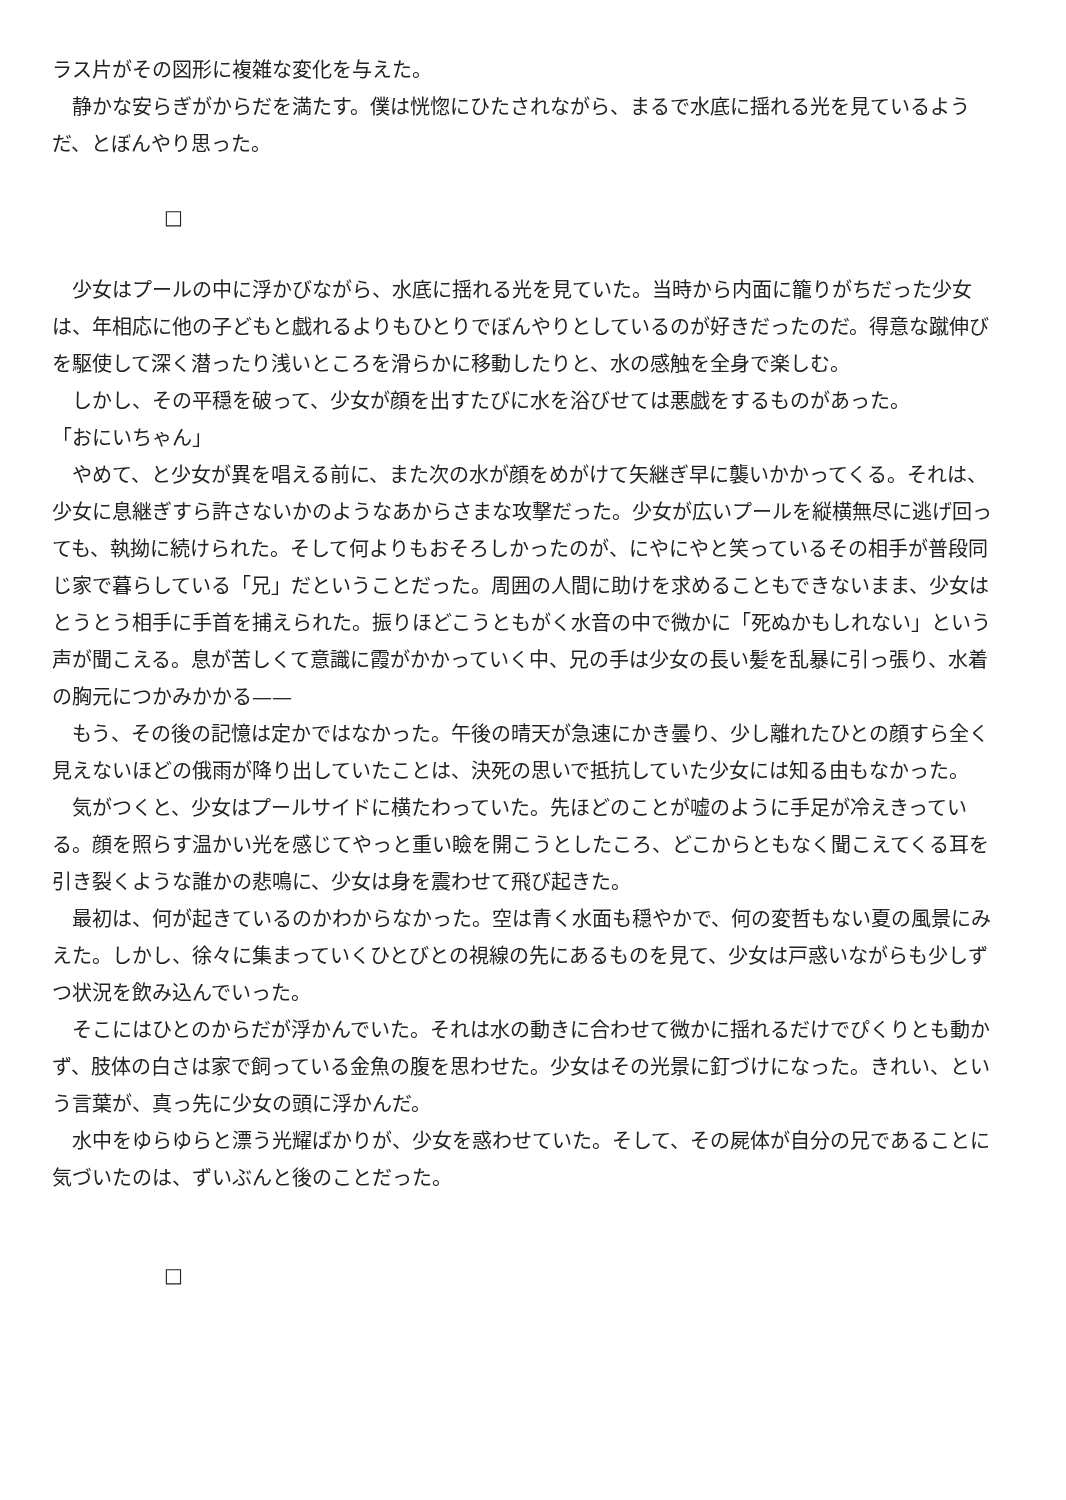ラス片がその図形に複雑な変化を与えた。
　静かな安らぎがからだを満たす。僕は恍惚にひたされながら、まるで水底に揺れる光を見ているようだ、とぼんやり思った。
□
　少女はプールの中に浮かびながら、水底に揺れる光を見ていた。当時から内面に籠りがちだった少女は、年相応に他の子どもと戯れるよりもひとりでぼんやりとしているのが好きだったのだ。得意な蹴伸びを駆使して深く潜ったり浅いところを滑らかに移動したりと、水の感触を全身で楽しむ。
　しかし、その平穏を破って、少女が顔を出すたびに水を浴びせては悪戯をするものがあった。
「おにいちゃん」
　やめて、と少女が異を唱える前に、また次の水が顔をめがけて矢継ぎ早に襲いかかってくる。それは、少女に息継ぎすら許さないかのようなあからさまな攻撃だった。少女が広いプールを縦横無尽に逃げ回っても、執拗に続けられた。そして何よりもおそろしかったのが、にやにやと笑っているその相手が普段同じ家で暮らしている「兄」だということだった。周囲の人間に助けを求めることもできないまま、少女はとうとう相手に手首を捕えられた。振りほどこうともがく水音の中で微かに「死ぬかもしれない」という声が聞こえる。息が苦しくて意識に霞がかかっていく中、兄の手は少女の長い髪を乱暴に引っ張り、水着の胸元につかみかかる——
　もう、その後の記憶は定かではなかった。午後の晴天が急速にかき曇り、少し離れたひとの顔すら全く見えないほどの俄雨が降り出していたことは、決死の思いで抵抗していた少女には知る由もなかった。
　気がつくと、少女はプールサイドに横たわっていた。先ほどのことが嘘のように手足が冷えきっている。顔を照らす温かい光を感じてやっと重い瞼を開こうとしたころ、どこからともなく聞こえてくる耳を引き裂くような誰かの悲鳴に、少女は身を震わせて飛び起きた。
　最初は、何が起きているのかわからなかった。空は青く水面も穏やかで、何の変哲もない夏の風景にみえた。しかし、徐々に集まっていくひとびとの視線の先にあるものを見て、少女は戸惑いながらも少しずつ状況を飲み込んでいった。
　そこにはひとのからだが浮かんでいた。それは水の動きに合わせて微かに揺れるだけでぴくりとも動かず、肢体の白さは家で飼っている金魚の腹を思わせた。少女はその光景に釘づけになった。きれい、という言葉が、真っ先に少女の頭に浮かんだ。
　水中をゆらゆらと漂う光耀ばかりが、少女を惑わせていた。そして、その屍体が自分の兄であることに気づいたのは、ずいぶんと後のことだった。
□